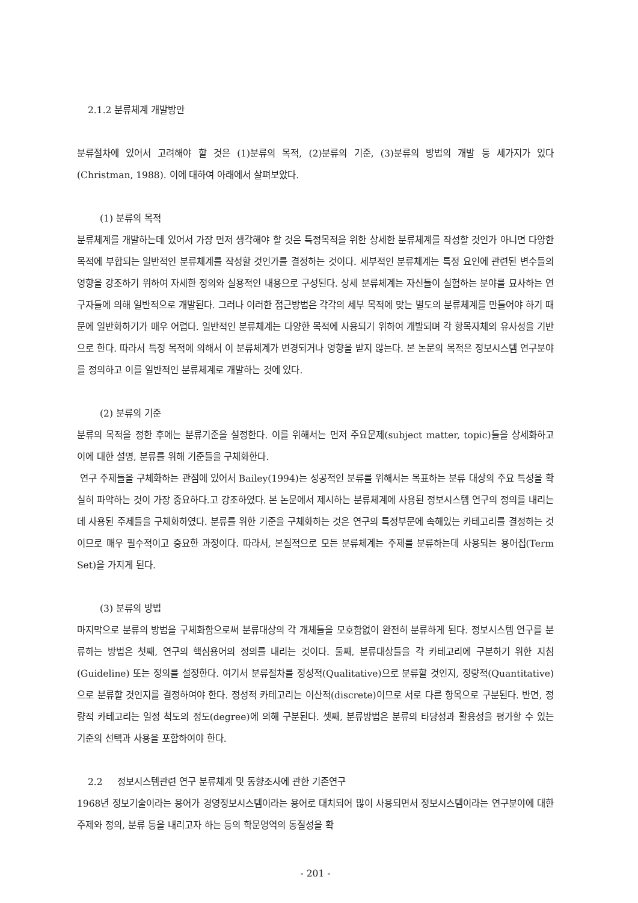2.1.2 분류체계 개발방안
분류절차에 있어서 고려해야 할 것은 (1)분류의 목적, (2)분류의 기준, (3)분류의 방법의 개발 등 세가지가 있다(Christman, 1988). 이에 대하여 아래에서 살펴보았다.
(1) 분류의 목적
분류체계를 개발하는데 있어서 가장 먼저 생각해야 할 것은 특정목적을 위한 상세한 분류체계를 작성할 것인가 아니면 다양한 목적에 부합되는 일반적인 분류체계를 작성할 것인가를 결정하는 것이다. 세부적인 분류체계는 특정 요인에 관련된 변수들의 영향을 강조하기 위하여 자세한 정의와 실용적인 내용으로 구성된다. 상세 분류체계는 자신들이 실험하는 분야를 묘사하는 연구자들에 의해 일반적으로 개발된다. 그러나 이러한 접근방법은 각각의 세부 목적에 맞는 별도의 분류체계를 만들어야 하기 때문에 일반화하기가 매우 어렵다. 일반적인 분류체계는 다양한 목적에 사용되기 위하여 개발되며 각 항목자체의 유사성을 기반으로 한다. 따라서 특정 목적에 의해서 이 분류체계가 변경되거나 영향을 받지 않는다. 본 논문의 목적은 정보시스템 연구분야를 정의하고 이를 일반적인 분류체계로 개발하는 것에 있다.
(2) 분류의 기준
분류의 목적을 정한 후에는 분류기준을 설정한다. 이를 위해서는 먼저 주요문제(subject matter, topic)들을 상세화하고 이에 대한 설명, 분류를 위해 기준들을 구체화한다.
연구 주제들을 구체화하는 관점에 있어서 Bailey(1994)는 성공적인 분류를 위해서는 목표하는 분류 대상의 주요 특성을 확실히 파악하는 것이 가장 중요하다.고 강조하였다. 본 논문에서 제시하는 분류체계에 사용된 정보시스템 연구의 정의를 내리는데 사용된 주제들을 구체화하였다. 분류를 위한 기준을 구체화하는 것은 연구의 특정부문에 속해있는 카테고리를 결정하는 것이므로 매우 필수적이고 중요한 과정이다. 따라서, 본질적으로 모든 분류체계는 주제를 분류하는데 사용되는 용어집(Term Set)을 가지게 된다.
(3) 분류의 방법
마지막으로 분류의 방법을 구체화함으로써 분류대상의 각 개체들을 모호함없이 완전히 분류하게 된다. 정보시스템 연구를 분류하는 방법은 첫째, 연구의 핵심용어의 정의를 내리는 것이다. 둘째, 분류대상들을 각 카테고리에 구분하기 위한 지침(Guideline) 또는 정의를 설정한다. 여기서 분류절차를 정성적(Qualitative)으로 분류할 것인지, 정량적(Quantitative)으로 분류할 것인지를 결정하여야 한다. 정성적 카테고리는 이산적(discrete)이므로 서로 다른 항목으로 구분된다. 반면, 정량적 카테고리는 일정 척도의 정도(degree)에 의해 구분된다. 셋째, 분류방법은 분류의 타당성과 활용성을 평가할 수 있는 기준의 선택과 사용을 포함하여야 한다.
2.2 정보시스템관련 연구 분류체계 및 동향조사에 관한 기존연구
1968년 정보기술이라는 용어가 경영정보시스템이라는 용어로 대치되어 많이 사용되면서 정보시스템이라는 연구분야에 대한 주제와 정의, 분류 등을 내리고자 하는 등의 학문영역의 동질성을 확
- 201 -